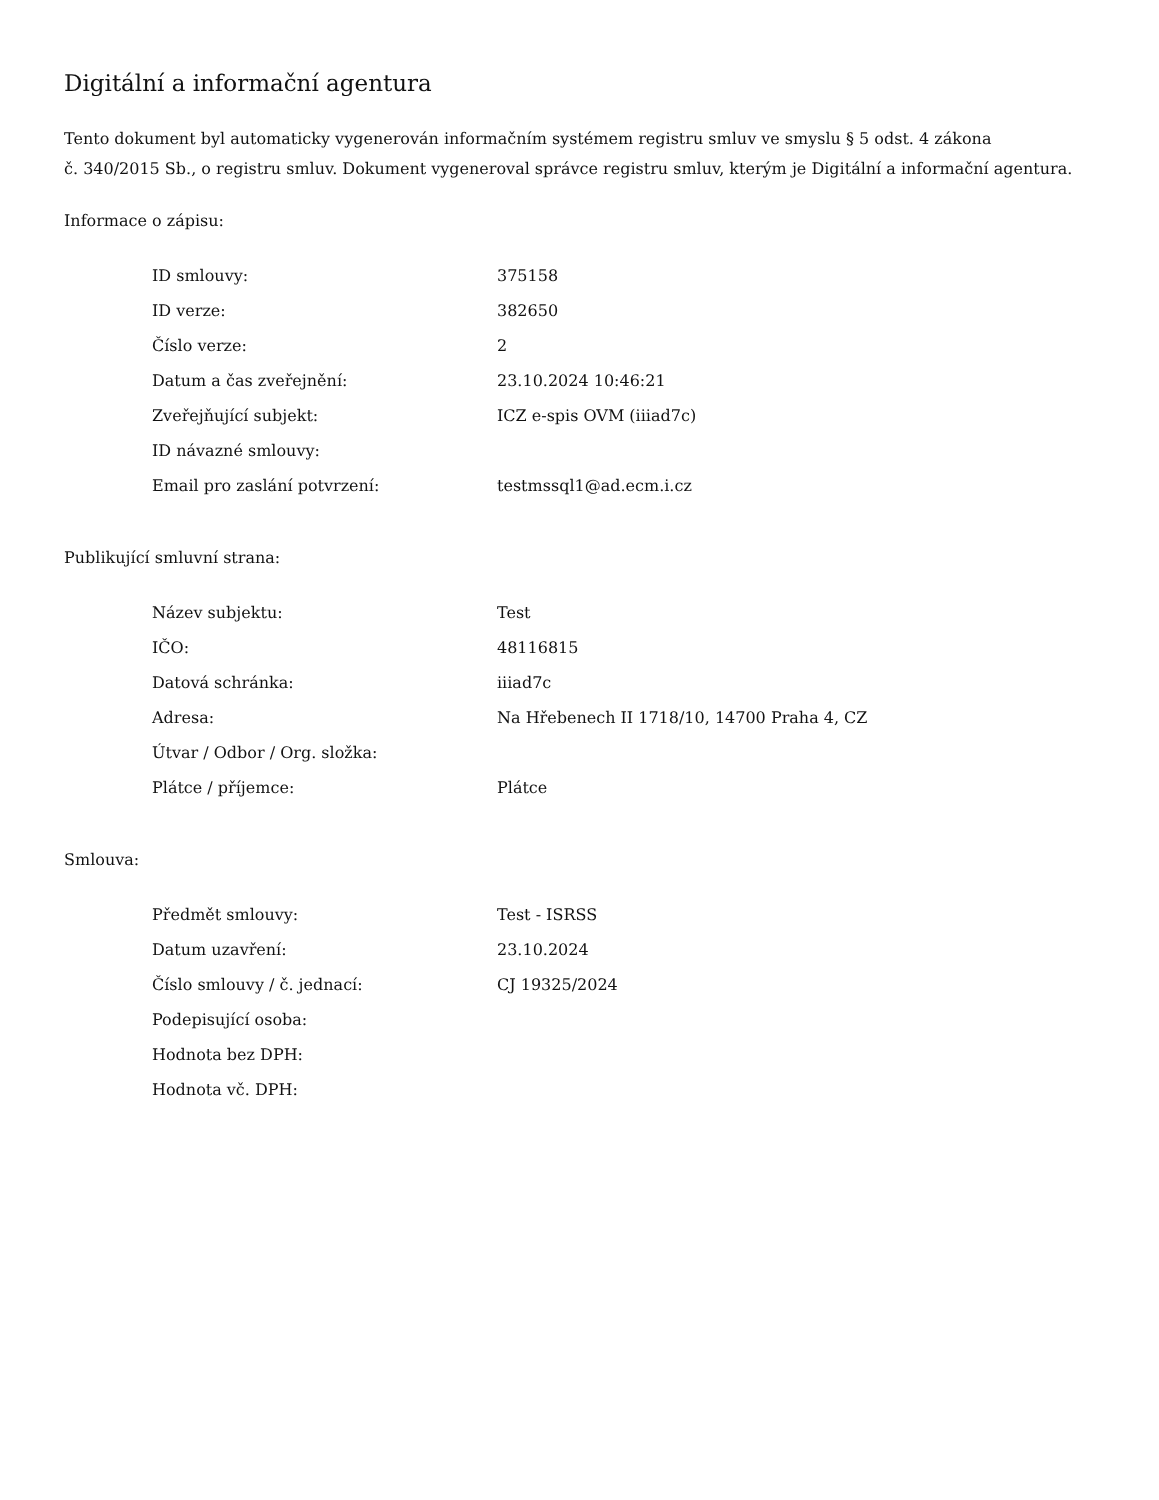Digitální a informační agentura
Tento dokument byl automaticky vygenerován informačním systémem registru smluv ve smyslu § 5 odst. 4 zákona
č. 340/2015 Sb., o registru smluv. Dokument vygeneroval správce registru smluv, kterým je Digitální a informační agentura.
Informace o zápisu:
| ID smlouvy: | 375158 |
| ID verze: | 382650 |
| Číslo verze: | 2 |
| Datum a čas zveřejnění: | 23.10.2024 10:46:21 |
| Zveřejňující subjekt: | ICZ e-spis OVM (iiiad7c) |
| ID návazné smlouvy: | |
| Email pro zaslání potvrzení: | testmssql1@ad.ecm.i.cz |
Publikující smluvní strana:
| Název subjektu: | Test |
| IČO: | 48116815 |
| Datová schránka: | iiiad7c |
| Adresa: | Na Hřebenech II 1718/10, 14700 Praha 4, CZ |
| Útvar / Odbor / Org. složka: | |
| Plátce / příjemce: | Plátce |
Smlouva:
| Předmět smlouvy: | Test - ISRSS |
| Datum uzavření: | 23.10.2024 |
| Číslo smlouvy / č. jednací: | CJ 19325/2024 |
| Podepisující osoba: | |
| Hodnota bez DPH: | |
| Hodnota vč. DPH: | |